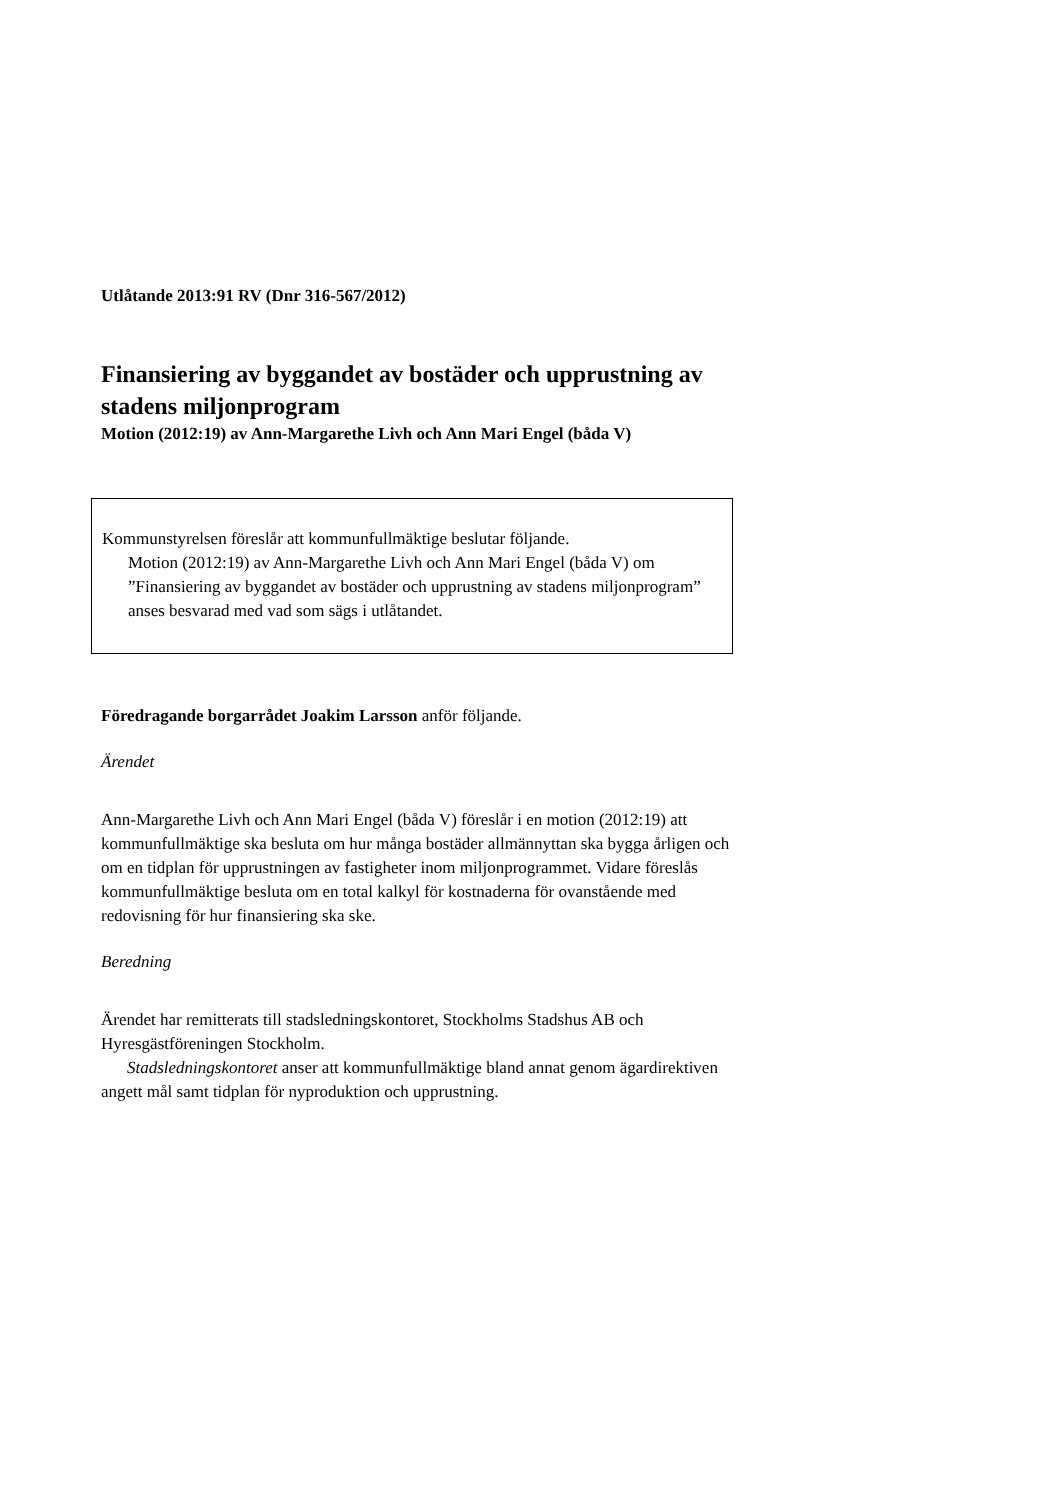Utlåtande 2013:91 RV (Dnr 316-567/2012)
Finansiering av byggandet av bostäder och upprustning av stadens miljonprogram
Motion (2012:19) av Ann-Margarethe Livh och Ann Mari Engel (båda V)
Kommunstyrelsen föreslår att kommunfullmäktige beslutar följande.
Motion (2012:19) av Ann-Margarethe Livh och Ann Mari Engel (båda V) om ”Finansiering av byggandet av bostäder och upprustning av stadens miljonprogram” anses besvarad med vad som sägs i utlåtandet.
Föredragande borgarrådet Joakim Larsson anför följande.
Ärendet
Ann-Margarethe Livh och Ann Mari Engel (båda V) föreslår i en motion (2012:19) att kommunfullmäktige ska besluta om hur många bostäder allmännyttan ska bygga årligen och om en tidplan för upprustningen av fastigheter inom miljonprogrammet. Vidare föreslås kommunfullmäktige besluta om en total kalkyl för kostnaderna för ovanstående med redovisning för hur finansiering ska ske.
Beredning
Ärendet har remitterats till stadsledningskontoret, Stockholms Stadshus AB och Hyresgästföreningen Stockholm.
Stadsledningskontoret anser att kommunfullmäktige bland annat genom ägardirektiven angett mål samt tidplan för nyproduktion och upprustning.